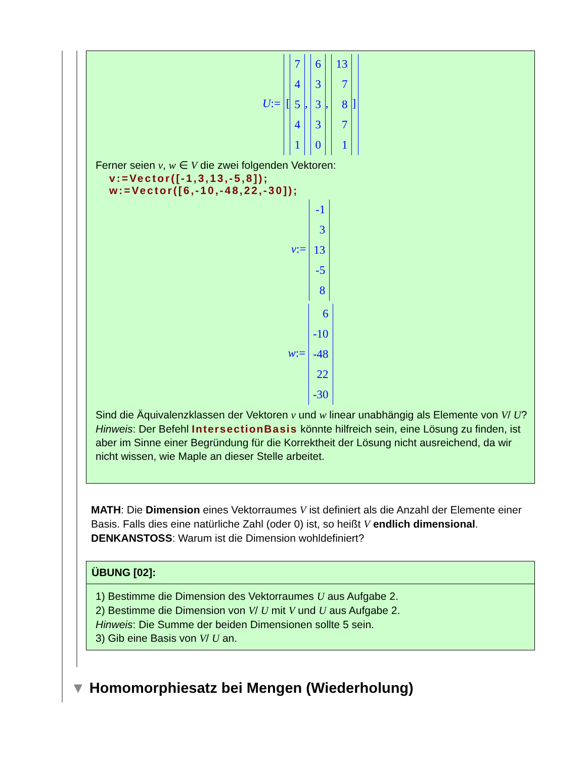U:= [7
4
5
4
1, 6
3
3
3
0, 13
7
8
7
1]
Ferner seien v, w ∈ V die zwei folgenden Vektoren:
v:=Vector([-1,3,13,-5,8]);
w:=Vector([6,-10,-48,22,-30]);
v:= -1
3
13
-5
8
w:= 6
-10
-48
22
-30
Sind die Äquivalenzklassen der Vektoren v und w linear unabhängig als Elemente von V/ U?
Hinweis: Der Befehl IntersectionBasis könnte hilfreich sein, eine Lösung zu finden, ist aber im Sinne einer Begründung für die Korrektheit der Lösung nicht ausreichend, da wir nicht wissen, wie Maple an dieser Stelle arbeitet.
MATH: Die Dimension eines Vektorraumes V ist definiert als die Anzahl der Elemente einer Basis. Falls dies eine natürliche Zahl (oder 0) ist, so heißt V endlich dimensional.
DENKANSTOSS: Warum ist die Dimension wohldefiniert?
ÜBUNG [02]:
1) Bestimme die Dimension des Vektorraumes U aus Aufgabe 2.
2) Bestimme die Dimension von V/ U mit V und U aus Aufgabe 2.
Hinweis: Die Summe der beiden Dimensionen sollte 5 sein.
3) Gib eine Basis von V/ U an.
▼ Homomorphiesatz bei Mengen (Wiederholung)